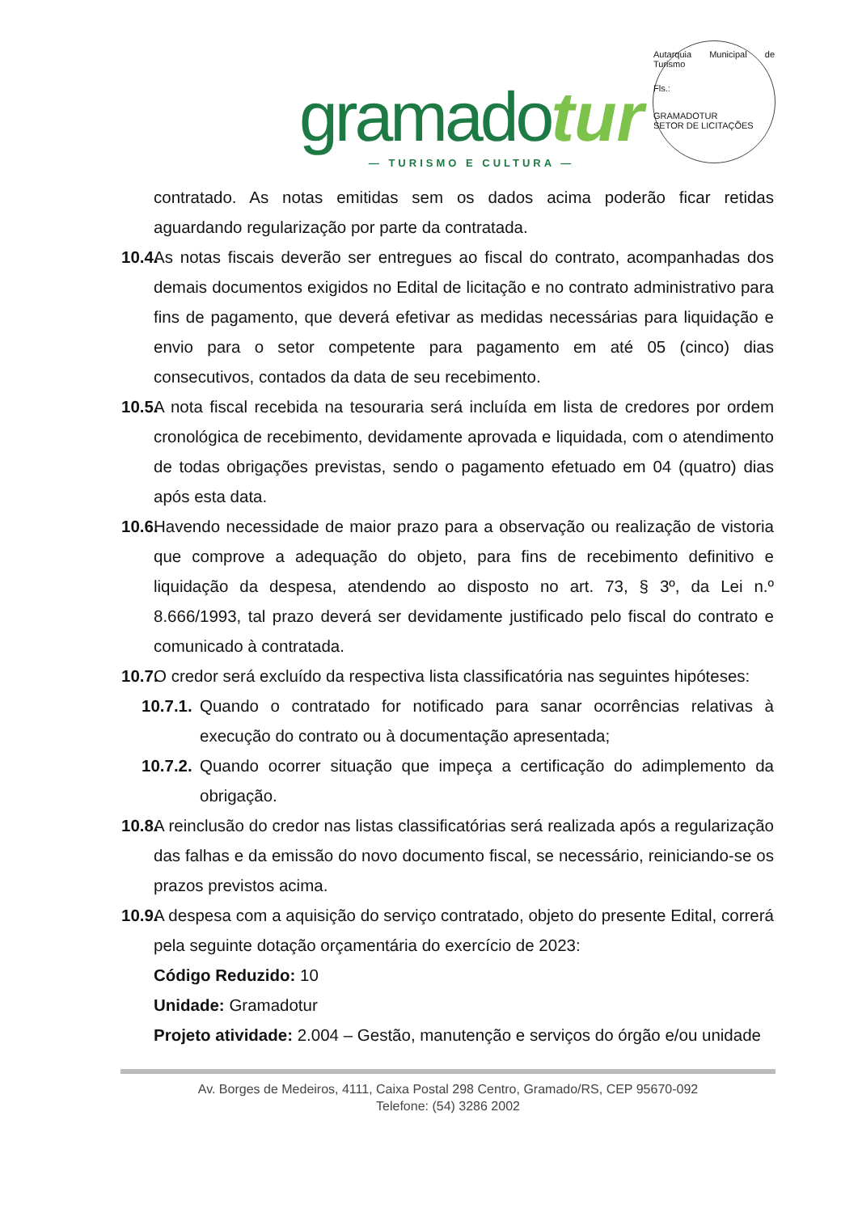gramado tur
— TURISMO E CULTURA —
Autarquia Municipal de Turismo
Fls.:
GRAMADOTUR
SETOR DE LICITAÇÕES
contratado. As notas emitidas sem os dados acima poderão ficar retidas aguardando regularização por parte da contratada.
10.4.
As notas fiscais deverão ser entregues ao fiscal do contrato, acompanhadas dos demais documentos exigidos no Edital de licitação e no contrato administrativo para fins de pagamento, que deverá efetivar as medidas necessárias para liquidação e envio para o setor competente para pagamento em até 05 (cinco) dias consecutivos, contados da data de seu recebimento.
10.5.
A nota fiscal recebida na tesouraria será incluída em lista de credores por ordem cronológica de recebimento, devidamente aprovada e liquidada, com o atendimento de todas obrigações previstas, sendo o pagamento efetuado em 04 (quatro) dias após esta data.
10.6.
Havendo necessidade de maior prazo para a observação ou realização de vistoria que comprove a adequação do objeto, para fins de recebimento definitivo e liquidação da despesa, atendendo ao disposto no art. 73, § 3º, da Lei n.º 8.666/1993, tal prazo deverá ser devidamente justificado pelo fiscal do contrato e comunicado à contratada.
10.7.
O credor será excluído da respectiva lista classificatória nas seguintes hipóteses:
10.7.1.
Quando o contratado for notificado para sanar ocorrências relativas à execução do contrato ou à documentação apresentada;
10.7.2.
Quando ocorrer situação que impeça a certificação do adimplemento da obrigação.
10.8.
A reinclusão do credor nas listas classificatórias será realizada após a regularização das falhas e da emissão do novo documento fiscal, se necessário, reiniciando-se os prazos previstos acima.
10.9.
A despesa com a aquisição do serviço contratado, objeto do presente Edital, correrá pela seguinte dotação orçamentária do exercício de 2023:
Código Reduzido: 10
Unidade: Gramadotur
Projeto atividade: 2.004 – Gestão, manutenção e serviços do órgão e/ou unidade
Av. Borges de Medeiros, 4111, Caixa Postal 298 Centro, Gramado/RS, CEP 95670-092
Telefone: (54) 3286 2002